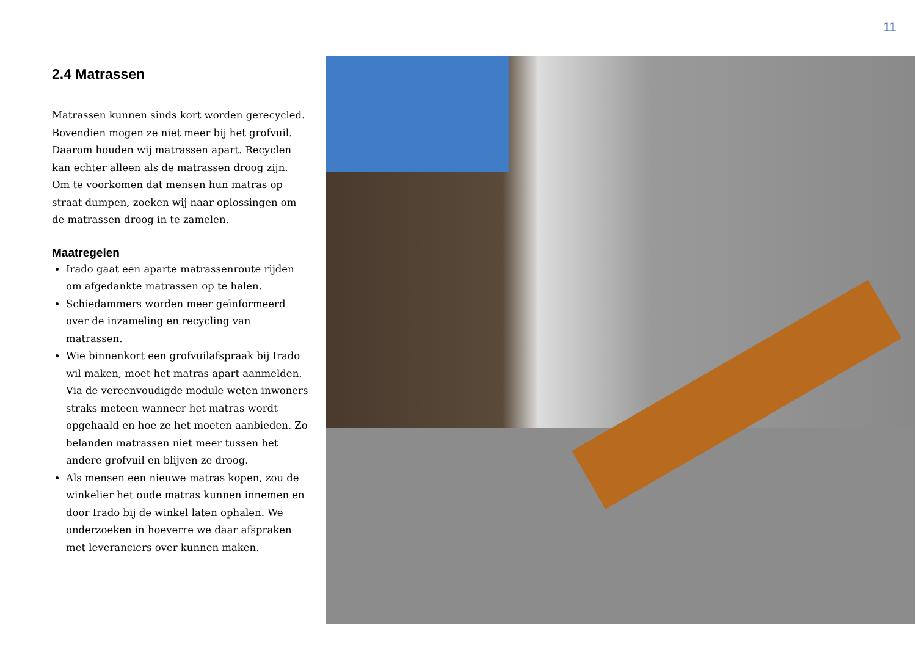11
2.4 Matrassen
Matrassen kunnen sinds kort worden gerecycled. Bovendien mogen ze niet meer bij het grofvuil. Daarom houden wij matrassen apart. Recyclen kan echter alleen als de matrassen droog zijn. Om te voorkomen dat mensen hun matras op straat dumpen, zoeken wij naar oplossingen om de matrassen droog in te zamelen.
Maatregelen
Irado gaat een aparte matrassenroute rijden om afgedankte matrassen op te halen.
Schiedammers worden meer geïnformeerd over de inzameling en recycling van matrassen.
Wie binnenkort een grofvuilafspraak bij Irado wil maken, moet het matras apart aanmelden. Via de vereenvoudigde module weten inwoners straks meteen wanneer het matras wordt opgehaald en hoe ze het moeten aanbieden. Zo belanden matrassen niet meer tussen het andere grofvuil en blijven ze droog.
Als mensen een nieuwe matras kopen, zou de winkelier het oude matras kunnen innemen en door Irado bij de winkel laten ophalen. We onderzoeken in hoeverre we daar afspraken met leveranciers over kunnen maken.